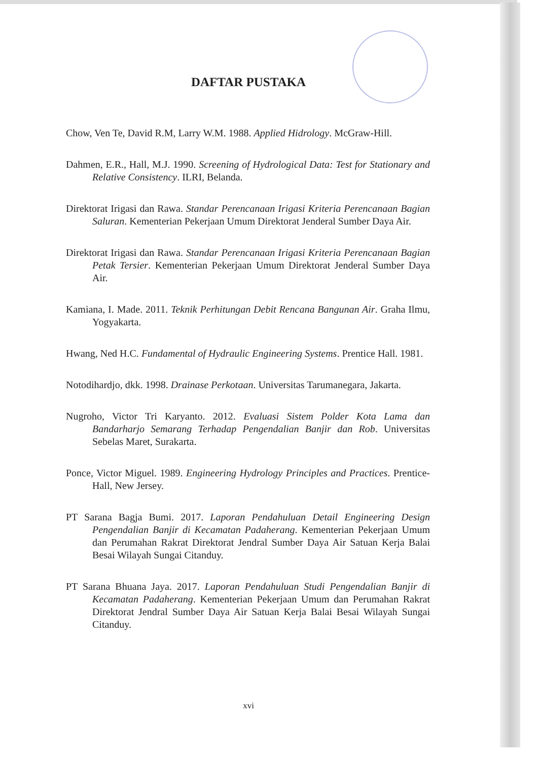DAFTAR PUSTAKA
Chow, Ven Te, David R.M, Larry W.M. 1988. Applied Hidrology. McGraw-Hill.
Dahmen, E.R., Hall, M.J. 1990. Screening of Hydrological Data: Test for Stationary and Relative Consistency. ILRI, Belanda.
Direktorat Irigasi dan Rawa. Standar Perencanaan Irigasi Kriteria Perencanaan Bagian Saluran. Kementerian Pekerjaan Umum Direktorat Jenderal Sumber Daya Air.
Direktorat Irigasi dan Rawa. Standar Perencanaan Irigasi Kriteria Perencanaan Bagian Petak Tersier. Kementerian Pekerjaan Umum Direktorat Jenderal Sumber Daya Air.
Kamiana, I. Made. 2011. Teknik Perhitungan Debit Rencana Bangunan Air. Graha Ilmu, Yogyakarta.
Hwang, Ned H.C. Fundamental of Hydraulic Engineering Systems. Prentice Hall. 1981.
Notodihardjo, dkk. 1998. Drainase Perkotaan. Universitas Tarumanegara, Jakarta.
Nugroho, Victor Tri Karyanto. 2012. Evaluasi Sistem Polder Kota Lama dan Bandarharjo Semarang Terhadap Pengendalian Banjir dan Rob. Universitas Sebelas Maret, Surakarta.
Ponce, Victor Miguel. 1989. Engineering Hydrology Principles and Practices. Prentice-Hall, New Jersey.
PT Sarana Bagja Bumi. 2017. Laporan Pendahuluan Detail Engineering Design Pengendalian Banjir di Kecamatan Padaherang. Kementerian Pekerjaan Umum dan Perumahan Rakrat Direktorat Jendral Sumber Daya Air Satuan Kerja Balai Besai Wilayah Sungai Citanduy.
PT Sarana Bhuana Jaya. 2017. Laporan Pendahuluan Studi Pengendalian Banjir di Kecamatan Padaherang. Kementerian Pekerjaan Umum dan Perumahan Rakrat Direktorat Jendral Sumber Daya Air Satuan Kerja Balai Besai Wilayah Sungai Citanduy.
xvi